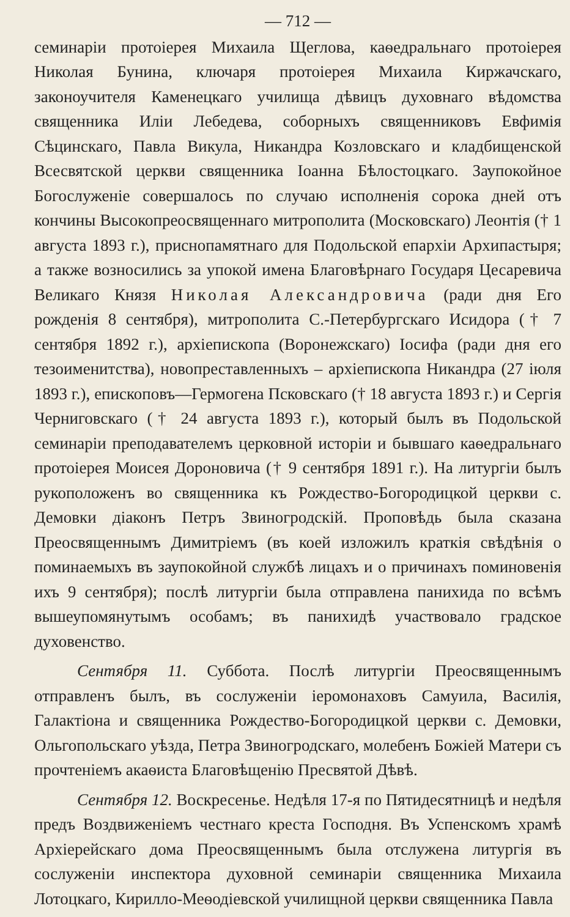— 712 —
семинаріи протоіерея Михаила Щеглова, каѳедральнаго протоіерея Николая Бунина, ключаря протоіерея Михаила Киржачскаго, законоучителя Каменецкаго училища дѣвицъ духовнаго вѣдомства священника Иліи Лебедева, соборныхъ священниковъ Евфимія Сѣцинскаго, Павла Викула, Никандра Козловскаго и кладбищенской Всесвятской церкви священника Іоанна Бѣлостоцкаго. Заупокойное Богослуженіе совершалось по случаю исполненія сорока дней отъ кончины Высокопреосвященнаго митрополита (Московскаго) Леонтія († 1 августа 1893 г.), приснопамятнаго для Подольской епархіи Архипастыря; а также возносились за упокой имена Благовѣрнаго Государя Цесаревича Великаго Князя Николая Александровича (ради дня Его рожденія 8 сентября), митрополита С.-Петербургскаго Исидора († 7 сентября 1892 г.), архіепископа (Воронежскаго) Іосифа (ради дня его тезоименитства), новопреставленныхъ – архіепископа Никандра (27 іюля 1893 г.), епископовъ—Гермогена Псковскаго († 18 августа 1893 г.) и Сергія Черниговскаго († 24 августа 1893 г.), который былъ въ Подольской семинаріи преподавателемъ церковной исторіи и бывшаго каѳедральнаго протоіерея Моисея Дороновича († 9 сентября 1891 г.). На литургіи былъ рукоположенъ во священника къ Рождество-Богородицкой церкви с. Демовки діаконъ Петръ Звиногродскій. Проповѣдь была сказана Преосвященнымъ Димитріемъ (въ коей изложилъ краткія свѣдѣнія о поминаемыхъ въ заупокойной службѣ лицахъ и о причинахъ поминовенія ихъ 9 сентября); послѣ литургіи была отправлена панихида по всѣмъ вышеупомянутымъ особамъ; въ панихидѣ участвовало градское духовенство.
Сентября 11. Суббота. Послѣ литургіи Преосвященнымъ отправленъ былъ, въ сослуженіи іеромонаховъ Самуила, Василія, Галактіона и священника Рождество-Богородицкой церкви с. Демовки, Ольгопольскаго уѣзда, Петра Звиногродскаго, молебенъ Божіей Матери съ прочтеніемъ акаѳиста Благовѣщенію Пресвятой Дѣвѣ.
Сентября 12. Воскресенье. Недѣля 17-я по Пятидесятницѣ и недѣля предъ Воздвиженіемъ честнаго креста Господня. Въ Успенскомъ храмѣ Архіерейскаго дома Преосвященнымъ была отслужена литургія въ сослуженіи инспектора духовной семинаріи священника Михаила Лотоцкаго, Кирилло-Меѳодіевской училищной церкви священника Павла